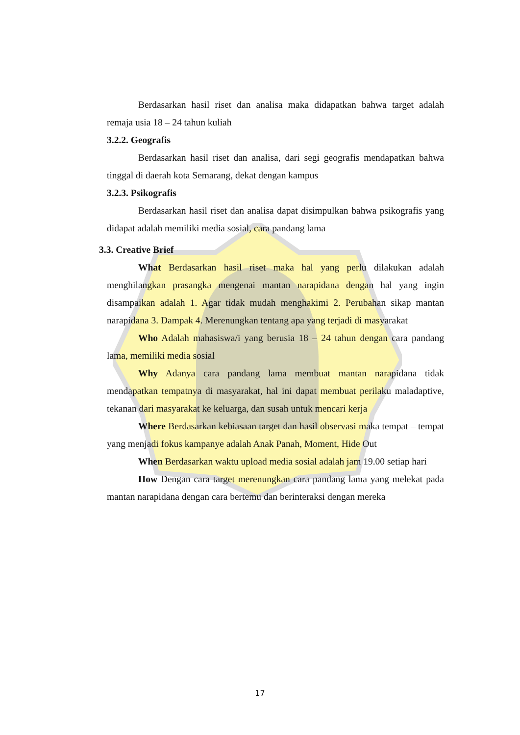Berdasarkan hasil riset dan analisa maka didapatkan bahwa target adalah remaja usia 18 – 24 tahun kuliah
3.2.2. Geografis
Berdasarkan hasil riset dan analisa, dari segi geografis mendapatkan bahwa tinggal di daerah kota Semarang, dekat dengan kampus
3.2.3. Psikografis
Berdasarkan hasil riset dan analisa dapat disimpulkan bahwa psikografis yang didapat adalah memiliki media sosial, cara pandang lama
3.3. Creative Brief
What Berdasarkan hasil riset maka hal yang perlu dilakukan adalah menghilangkan prasangka mengenai mantan narapidana dengan hal yang ingin disampaikan adalah 1. Agar tidak mudah menghakimi 2. Perubahan sikap mantan narapidana 3. Dampak 4. Merenungkan tentang apa yang terjadi di masyarakat
Who Adalah mahasiswa/i yang berusia 18 – 24 tahun dengan cara pandang lama, memiliki media sosial
Why Adanya cara pandang lama membuat mantan narapidana tidak mendapatkan tempatnya di masyarakat, hal ini dapat membuat perilaku maladaptive, tekanan dari masyarakat ke keluarga, dan susah untuk mencari kerja
Where Berdasarkan kebiasaan target dan hasil observasi maka tempat – tempat yang menjadi fokus kampanye adalah Anak Panah, Moment, Hide Out
When Berdasarkan waktu upload media sosial adalah jam 19.00 setiap hari
How Dengan cara target merenungkan cara pandang lama yang melekat pada mantan narapidana dengan cara bertemu dan berinteraksi dengan mereka
17